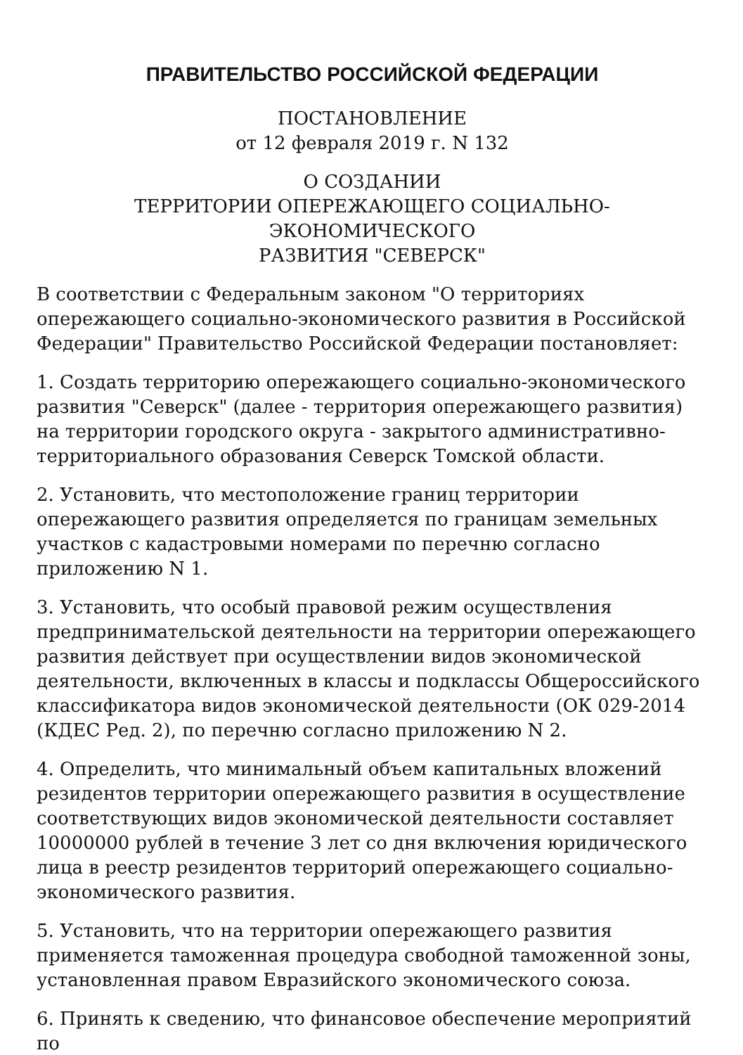ПРАВИТЕЛЬСТВО РОССИЙСКОЙ ФЕДЕРАЦИИ
ПОСТАНОВЛЕНИЕ
от 12 февраля 2019 г. N 132
О СОЗДАНИИ
ТЕРРИТОРИИ ОПЕРЕЖАЮЩЕГО СОЦИАЛЬНО-ЭКОНОМИЧЕСКОГО
РАЗВИТИЯ "СЕВЕРСК"
В соответствии с Федеральным законом "О территориях опережающего социально-экономического развития в Российской Федерации" Правительство Российской Федерации постановляет:
1. Создать территорию опережающего социально-экономического развития "Северск" (далее - территория опережающего развития) на территории городского округа - закрытого административно-территориального образования Северск Томской области.
2. Установить, что местоположение границ территории опережающего развития определяется по границам земельных участков с кадастровыми номерами по перечню согласно приложению N 1.
3. Установить, что особый правовой режим осуществления предпринимательской деятельности на территории опережающего развития действует при осуществлении видов экономической деятельности, включенных в классы и подклассы Общероссийского классификатора видов экономической деятельности (ОК 029-2014 (КДЕС Ред. 2), по перечню согласно приложению N 2.
4. Определить, что минимальный объем капитальных вложений резидентов территории опережающего развития в осуществление соответствующих видов экономической деятельности составляет 10000000 рублей в течение 3 лет со дня включения юридического лица в реестр резидентов территорий опережающего социально-экономического развития.
5. Установить, что на территории опережающего развития применяется таможенная процедура свободной таможенной зоны, установленная правом Евразийского экономического союза.
6. Принять к сведению, что финансовое обеспечение мероприятий по